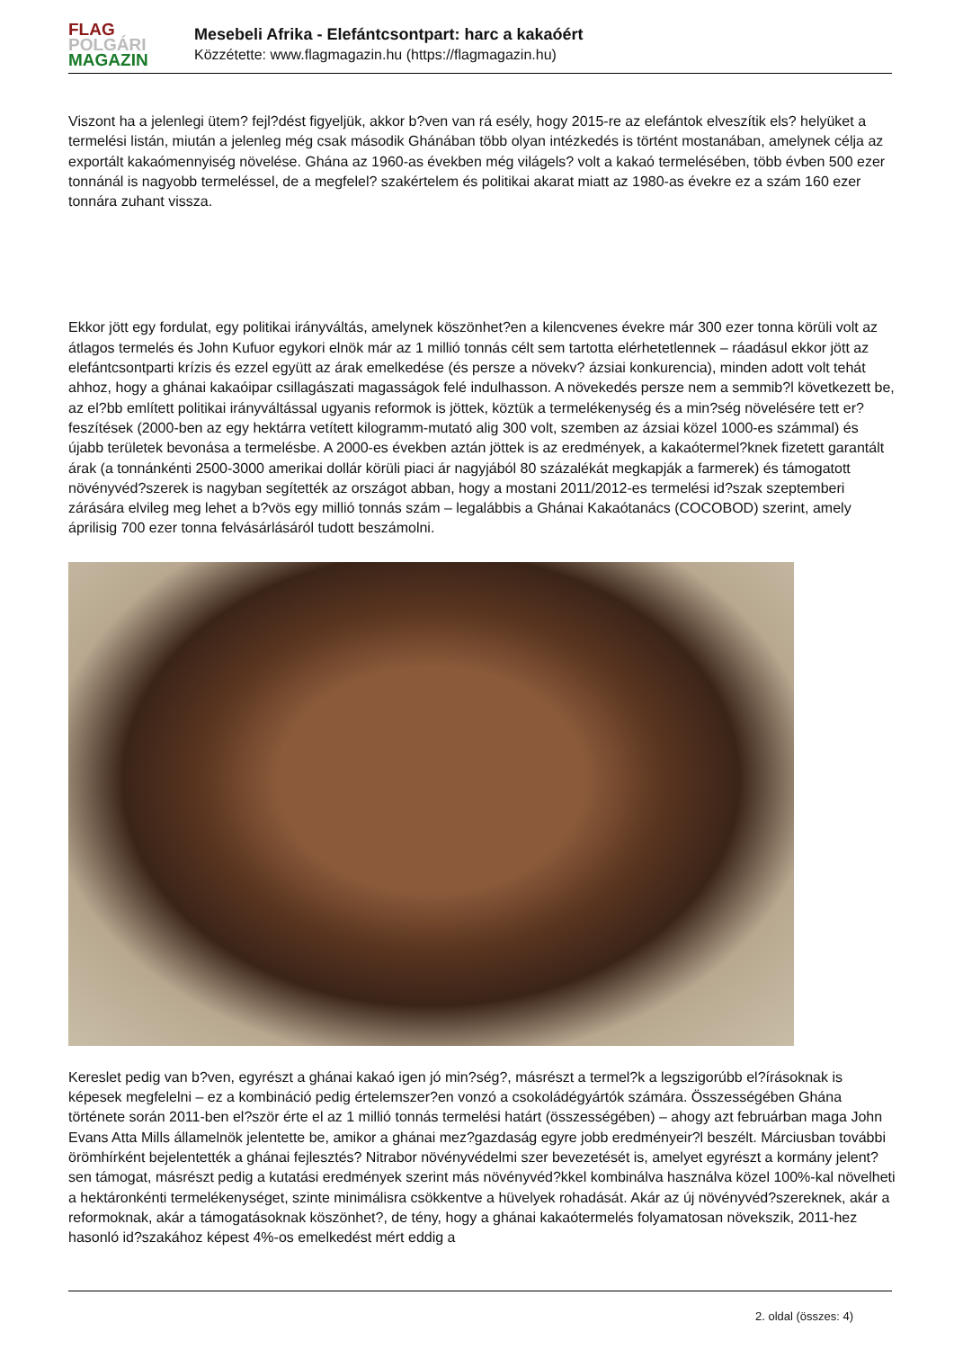FLAG
POLGÁRI
MAGAZIN
Mesebeli Afrika - Elefántcsontpart: harc a kakaóért
Közzétette: www.flagmagazin.hu (https://flagmagazin.hu)
Viszont ha a jelenlegi ütem? fejl?dést figyeljük, akkor b?ven van rá esély, hogy 2015-re az elefántok elveszítik els? helyüket a termelési listán, miután a jelenleg még csak második Ghánában több olyan intézkedés is történt mostanában, amelynek célja az exportált kakaómennyiség növelése. Ghána az 1960-as években még világels? volt a kakaó termelésében, több évben 500 ezer tonnánál is nagyobb termeléssel, de a megfelel? szakértelem és politikai akarat miatt az 1980-as évekre ez a szám 160 ezer tonnára zuhant vissza.
Ekkor jött egy fordulat, egy politikai irányváltás, amelynek köszönhet?en a kilencvenes évekre már 300 ezer tonna körüli volt az átlagos termelés és John Kufuor egykori elnök már az 1 millió tonnás célt sem tartotta elérhetetlennek – ráadásul ekkor jött az elefántcsontparti krízis és ezzel együtt az árak emelkedése (és persze a növekv? ázsiai konkurencia), minden adott volt tehát ahhoz, hogy a ghánai kakaóipar csillagászati magasságok felé indulhasson. A növekedés persze nem a semmib?l következett be, az el?bb említett politikai irányváltással ugyanis reformok is jöttek, köztük a termelékenység és a min?ség növelésére tett er?feszítések (2000-ben az egy hektárra vetített kilogramm-mutató alig 300 volt, szemben az ázsiai közel 1000-es számmal) és újabb területek bevonása a termelésbe. A 2000-es években aztán jöttek is az eredmények, a kakaótermel?knek fizetett garantált árak (a tonnánkénti 2500-3000 amerikai dollár körüli piaci ár nagyjából 80 százalékát megkapják a farmerek) és támogatott növényvéd?szerek is nagyban segítették az országot abban, hogy a mostani 2011/2012-es termelési id?szak szeptemberi zárására elvileg meg lehet a b?vös egy millió tonnás szám – legalábbis a Ghánai Kakaótanács (COCOBOD) szerint, amely áprilisig 700 ezer tonna felvásárlásáról tudott beszámolni.
Kereslet pedig van b?ven, egyrészt a ghánai kakaó igen jó min?ség?, másrészt a termel?k a legszigorúbb el?írásoknak is képesek megfelelni – ez a kombináció pedig értelemszer?en vonzó a csokoládégyártók számára. Összességében Ghána története során 2011-ben el?ször érte el az 1 millió tonnás termelési határt (összességében) – ahogy azt februárban maga John Evans Atta Mills államelnök jelentette be, amikor a ghánai mez?gazdaság egyre jobb eredményeir?l beszélt. Márciusban további örömhírként bejelentették a ghánai fejlesztés? Nitrabor növényvédelmi szer bevezetését is, amelyet egyrészt a kormány jelent?sen támogat, másrészt pedig a kutatási eredmények szerint más növényvéd?kkel kombinálva használva közel 100%-kal növelheti a hektáronkénti termelékenységet, szinte minimálisra csökkentve a hüvelyek rohadását. Akár az új növényvéd?szereknek, akár a reformoknak, akár a támogatásoknak köszönhet?, de tény, hogy a ghánai kakaótermelés folyamatosan növekszik, 2011-hez hasonló id?szakához képest 4%-os emelkedést mért eddig a
2. oldal (összes: 4)